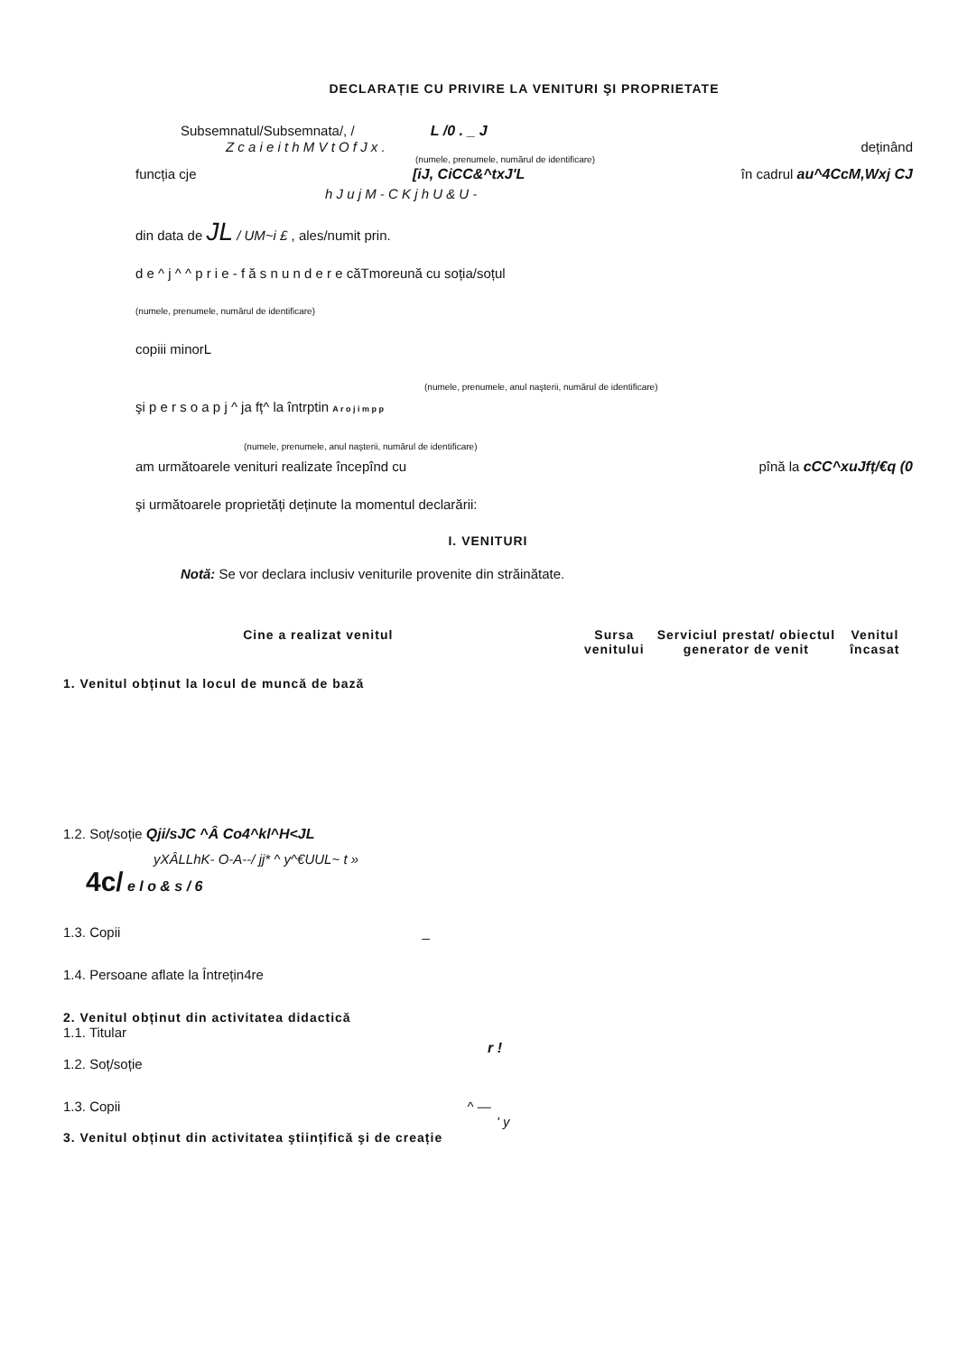DECLARAȚIE CU PRIVIRE LA VENITURI ŞI PROPRIETATE
Subsemnatul/Subsemnata/, / L /0 . _ J
Z c a i e i t h M V t O f J x . deținând
(numele, prenumele, numărul de identificare)
funcția cje [iJ, CiCC&^txJ'L în cadrul au^4CcM,Wxj CJ
h J u j M - C K j h U & U -
din data de JL / UM~i £ , ales/numit prin.
d e ^ j ^ ^ p r i e - f ă s n u n d e r e căTmoreună cu soția/soțul
(numele, prenumele, numărul de identificare)
copiii minorL
(numele, prenumele, anul naşterii, numărul de identificare)
şi p e r s o a p j ^ ja fț^ la întrptin A r o j i m p p
(numele, prenumele, anul naşterii, numărul de identificare)
am următoarele venituri realizate începînd cu pînă la cCC^xuJfț/€q (0
şi următoarele proprietăți deținute la momentul declarării:
I. VENITURI
Notă: Se vor declara inclusiv veniturile provenite din străinătate.
| Cine a realizat venitul | Sursa venitului | Serviciul prestat/ obiectul generator de venit | Venitul încasat |
| --- | --- | --- | --- |
1. Venitul obținut la locul de muncă de bază
1.2. Soț/soție Qji/sJC ^Â Co4^kl^H<JL
yXÂLLhK- O-A--/ jj* ^ y^€UUL~ t »
4c/ e l o & s / 6
1.3. Copii _
1.4. Persoane aflate la Întrețin4re
2. Venitul obținut din activitatea didactică
1.1. Titular
r !
1.2. Soț/soție
1.3. Copii ^ —
' y
3. Venitul obținut din activitatea ştiințifică şi de creație